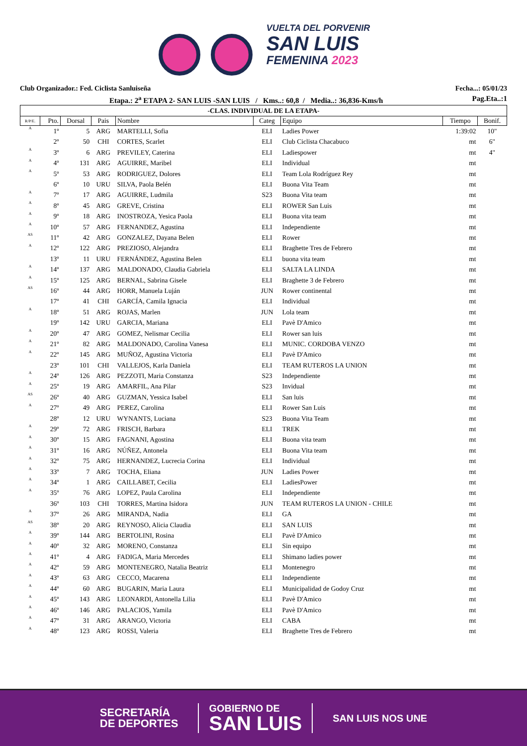VUELTA DEL PORVENIR
SAN LUIS
FEMENINA 2023
Club Organizador.: Fed. Ciclista Sanluiseña Fecha...: 05/01/23
Etapa.: 2<sup>a</sup> ETAPA 2- SAN LUIS -SAN LUIS / Kms..: 60,8 / Media..: 36,836-Kms/h Pag.Eta..:1
| -CLAS. INDIVIDUAL DE LA ETAPA- | | | | | | | | |
| R/P/E. | Pto. | Dorsal | Pais | Nombre | Categ | Equipo | Tiempo | Bonif. |
| A | 1º | 5 | ARG | MARTELLI, Sofia | ELI | Ladies Power | 1:39:02 | 10" |
| | 2º | 50 | CHI | CORTES, Scarlet | ELI | Club Ciclista Chacabuco | mt | 6" |
| A | 3º | 6 | ARG | PREVILEY, Caterina | ELI | Ladiespower | mt | 4" |
| A | 4º | 131 | ARG | AGUIRRE, Maribel | ELI | Individual | mt | |
| A | 5º | 53 | ARG | RODRIGUEZ, Dolores | ELI | Team Lola Rodríguez Rey | mt | |
| | 6º | 10 | URU | SILVA, Paola Belén | ELI | Buona Vita Team | mt | |
| A | 7º | 17 | ARG | AGUIRRE, Ludmila | S23 | Buona Vita team | mt | |
| A | 8º | 45 | ARG | GREVE, Cristina | ELI | ROWER San Luis | mt | |
| A | 9º | 18 | ARG | INOSTROZA, Yesica Paola | ELI | Buona vita team | mt | |
| A | 10º | 57 | ARG | FERNANDEZ, Agustina | ELI | Independiente | mt | |
| AS | 11º | 42 | ARG | GONZALEZ, Dayana Belen | ELI | Rower | mt | |
| A | 12º | 122 | ARG | PREZIOSO, Alejandra | ELI | Braghette Tres de Febrero | mt | |
| | 13º | 11 | URU | FERNÁNDEZ, Agustina Belen | ELI | buona vita team | mt | |
| A | 14º | 137 | ARG | MALDONADO, Claudia Gabriela | ELI | SALTA LA LINDA | mt | |
| A | 15º | 125 | ARG | BERNAL, Sabrina Gisele | ELI | Braghette 3 de Febrero | mt | |
| AS | 16º | 44 | ARG | HORR, Manuela Luján | JUN | Rower continental | mt | |
| | 17º | 41 | CHI | GARCÍA, Camila Ignacia | ELI | Individual | mt | |
| A | 18º | 51 | ARG | ROJAS, Marlen | JUN | Lola team | mt | |
| | 19º | 142 | URU | GARCIA, Mariana | ELI | Pavè D'Amico | mt | |
| A | 20º | 47 | ARG | GOMEZ, Nelismar Cecilia | ELI | Rower san luis | mt | |
| A | 21º | 82 | ARG | MALDONADO, Carolina Vanesa | ELI | MUNIC. CORDOBA VENZO | mt | |
| A | 22º | 145 | ARG | MUÑOZ, Agustina Victoria | ELI | Pavè D'Amico | mt | |
| | 23º | 101 | CHI | VALLEJOS, Karla Daniela | ELI | TEAM RUTEROS LA UNION | mt | |
| A | 24º | 126 | ARG | PEZZOTI, Maria Constanza | S23 | Independiente | mt | |
| A | 25º | 19 | ARG | AMARFIL, Ana Pilar | S23 | Invidual | mt | |
| AS | 26º | 40 | ARG | GUZMAN, Yessica Isabel | ELI | San luis | mt | |
| A | 27º | 49 | ARG | PEREZ, Carolina | ELI | Rower San Luis | mt | |
| | 28º | 12 | URU | WYNANTS, Luciana | S23 | Buona Vita Team | mt | |
| A | 29º | 72 | ARG | FRISCH, Barbara | ELI | TREK | mt | |
| A | 30º | 15 | ARG | FAGNANI, Agostina | ELI | Buona vita team | mt | |
| A | 31º | 16 | ARG | NÚÑEZ, Antonela | ELI | Buona Vita team | mt | |
| A | 32º | 75 | ARG | HERNANDEZ, Lucrecia Corina | ELI | Individual | mt | |
| A | 33º | 7 | ARG | TOCHA, Eliana | JUN | Ladies Power | mt | |
| A | 34º | 1 | ARG | CAILLABET, Cecilia | ELI | LadiesPower | mt | |
| A | 35º | 76 | ARG | LOPEZ, Paula Carolina | ELI | Independiente | mt | |
| | 36º | 103 | CHI | TORRES, Martina Isidora | JUN | TEAM RUTEROS LA UNION - CHILE | mt | |
| A | 37º | 26 | ARG | MIRANDA, Nadia | ELI | GA | mt | |
| AS | 38º | 20 | ARG | REYNOSO, Alicia Claudia | ELI | SAN LUIS | mt | |
| A | 39º | 144 | ARG | BERTOLINI, Rosina | ELI | Pavè D'Amico | mt | |
| A | 40º | 32 | ARG | MORENO, Constanza | ELI | Sin equipo | mt | |
| A | 41º | 4 | ARG | FADIGA, Maria Mercedes | ELI | Shimano ladies power | mt | |
| A | 42º | 59 | ARG | MONTENEGRO, Natalia Beatriz | ELI | Montenegro | mt | |
| A | 43º | 63 | ARG | CECCO, Macarena | ELI | Independiente | mt | |
| A | 44º | 60 | ARG | BUGARIN, Maria Laura | ELI | Municipalidad de Godoy Cruz | mt | |
| A | 45º | 143 | ARG | LEONARDI, Antonella Lilia | ELI | Pavè D'Amico | mt | |
| A | 46º | 146 | ARG | PALACIOS, Yamila | ELI | Pavè D'Amico | mt | |
| A | 47º | 31 | ARG | ARANGO, Victoria | ELI | CABA | mt | |
| A | 48º | 123 | ARG | ROSSI, Valeria | ELI | Braghette Tres de Febrero | mt | |
SECRETARÍA
DE DEPORTES
GOBIERNO DE
SAN LUIS
SAN LUIS NOS UNE